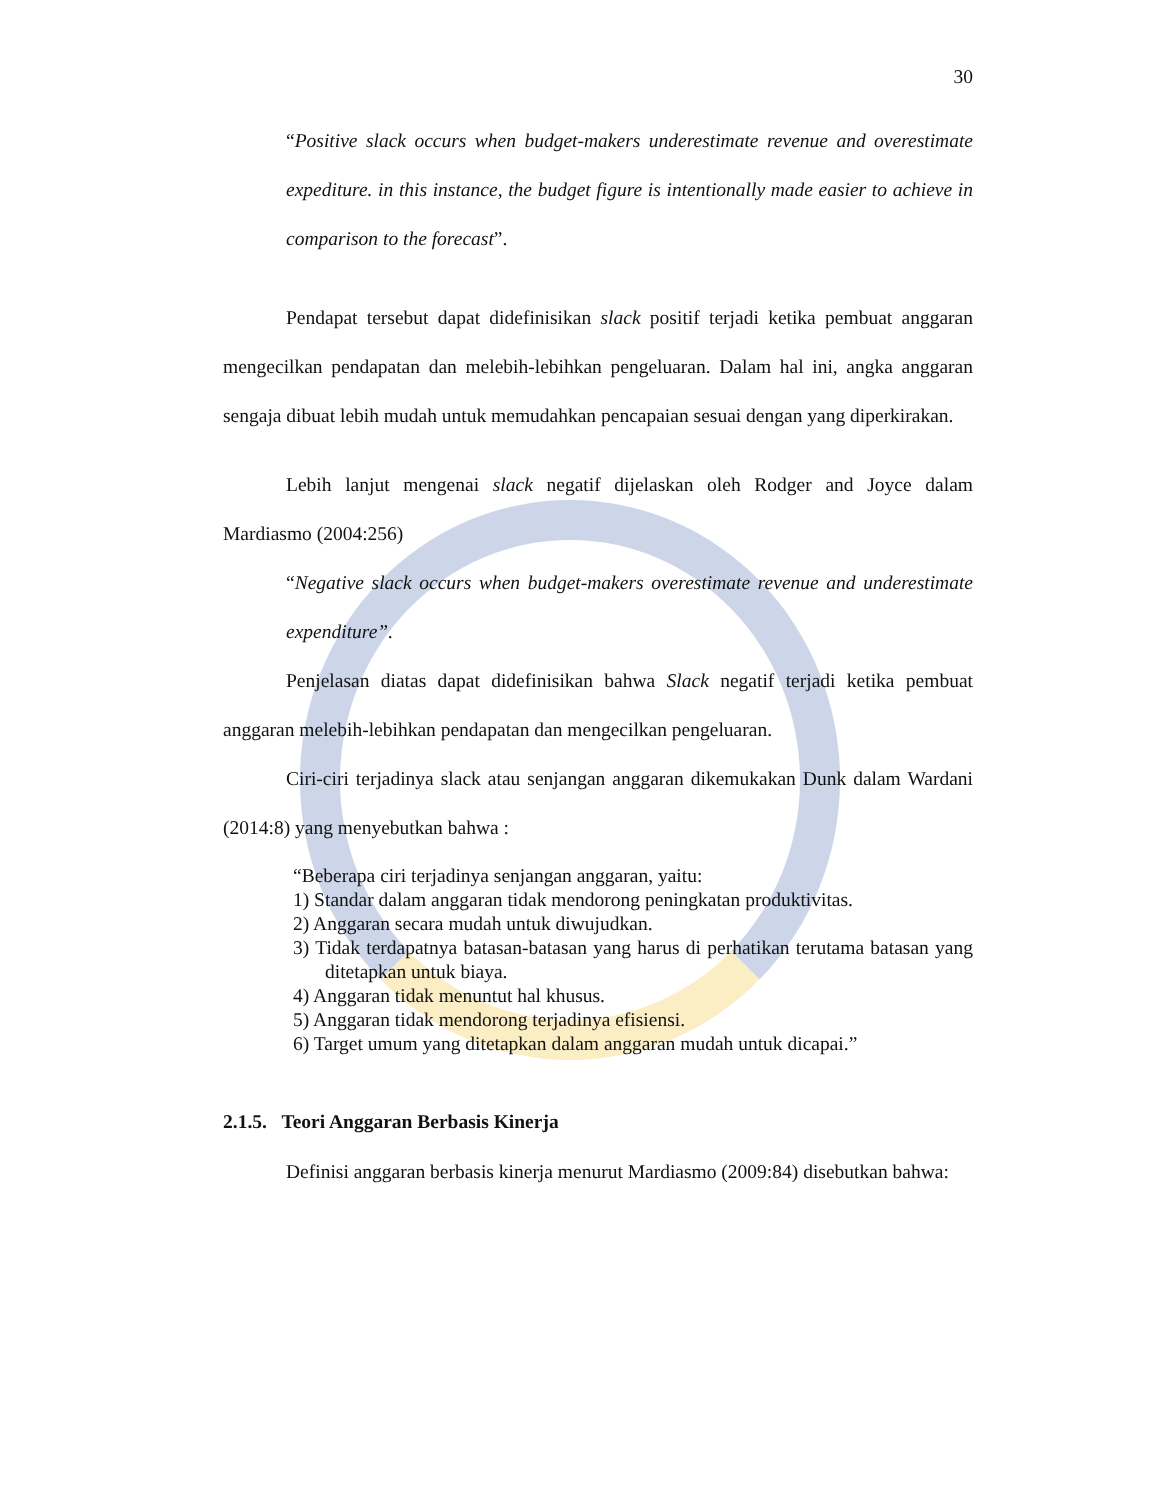30
“Positive slack occurs when budget-makers underestimate revenue and overestimate expediture. in this instance, the budget figure is intentionally made easier to achieve in comparison to the forecast”.
Pendapat tersebut dapat didefinisikan slack positif terjadi ketika pembuat anggaran mengecilkan pendapatan dan melebih-lebihkan pengeluaran. Dalam hal ini, angka anggaran sengaja dibuat lebih mudah untuk memudahkan pencapaian sesuai dengan yang diperkirakan.
Lebih lanjut mengenai slack negatif dijelaskan oleh Rodger and Joyce dalam Mardiasmo (2004:256)
“Negative slack occurs when budget-makers overestimate revenue and underestimate expenditure”.
Penjelasan diatas dapat didefinisikan bahwa Slack negatif terjadi ketika pembuat anggaran melebih-lebihkan pendapatan dan mengecilkan pengeluaran.
Ciri-ciri terjadinya slack atau senjangan anggaran dikemukakan Dunk dalam Wardani (2014:8) yang menyebutkan bahwa :
“Beberapa ciri terjadinya senjangan anggaran, yaitu:
1) Standar dalam anggaran tidak mendorong peningkatan produktivitas.
2) Anggaran secara mudah untuk diwujudkan.
3) Tidak terdapatnya batasan-batasan yang harus di perhatikan terutama batasan yang ditetapkan untuk biaya.
4) Anggaran tidak menuntut hal khusus.
5) Anggaran tidak mendorong terjadinya efisiensi.
6) Target umum yang ditetapkan dalam anggaran mudah untuk dicapai.”
2.1.5. Teori Anggaran Berbasis Kinerja
Definisi anggaran berbasis kinerja menurut Mardiasmo (2009:84) disebutkan bahwa: